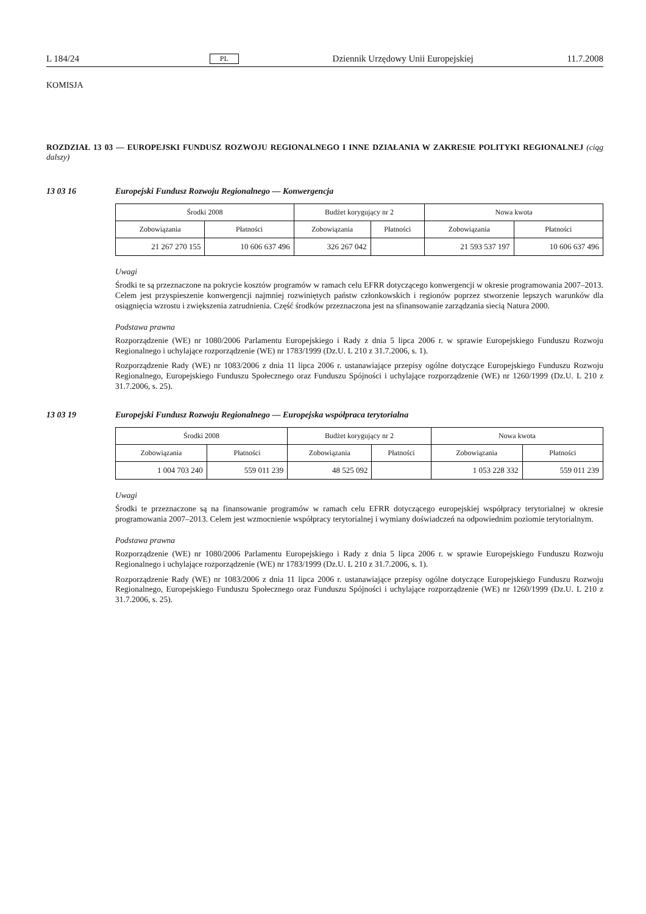L 184/24 PL Dziennik Urzędowy Unii Europejskiej 11.7.2008
KOMISJA
ROZDZIAŁ 13 03 — EUROPEJSKI FUNDUSZ ROZWOJU REGIONALNEGO I INNE DZIAŁANIA W ZAKRESIE POLITYKI REGIONALNEJ (ciąg dalszy)
13 03 16 Europejski Fundusz Rozwoju Regionalnego — Konwergencja
| Środki 2008 | | Budżet korygujący nr 2 | | Nowa kwota | |
| --- | --- | --- | --- | --- | --- |
| Zobowiązania | Płatności | Zobowiązania | Płatności | Zobowiązania | Płatności |
| 21 267 270 155 | 10 606 637 496 | 326 267 042 | | 21 593 537 197 | 10 606 637 496 |
Uwagi
Środki te są przeznaczone na pokrycie kosztów programów w ramach celu EFRR dotyczącego konwergencji w okresie programowania 2007–2013. Celem jest przyspieszenie konwergencji najmniej rozwiniętych państw członkowskich i regionów poprzez stworzenie lepszych warunków dla osiągnięcia wzrostu i zwiększenia zatrudnienia. Część środków przeznaczona jest na sfinansowanie zarządzania siecią Natura 2000.
Podstawa prawna
Rozporządzenie (WE) nr 1080/2006 Parlamentu Europejskiego i Rady z dnia 5 lipca 2006 r. w sprawie Europejskiego Funduszu Rozwoju Regionalnego i uchylające rozporządzenie (WE) nr 1783/1999 (Dz.U. L 210 z 31.7.2006, s. 1).
Rozporządzenie Rady (WE) nr 1083/2006 z dnia 11 lipca 2006 r. ustanawiające przepisy ogólne dotyczące Europejskiego Funduszu Rozwoju Regionalnego, Europejskiego Funduszu Społecznego oraz Funduszu Spójności i uchylające rozporządzenie (WE) nr 1260/1999 (Dz.U. L 210 z 31.7.2006, s. 25).
13 03 19 Europejski Fundusz Rozwoju Regionalnego — Europejska współpraca terytorialna
| Środki 2008 | | Budżet korygujący nr 2 | | Nowa kwota | |
| --- | --- | --- | --- | --- | --- |
| Zobowiązania | Płatności | Zobowiązania | Płatności | Zobowiązania | Płatności |
| 1 004 703 240 | 559 011 239 | 48 525 092 | | 1 053 228 332 | 559 011 239 |
Uwagi
Środki te przeznaczone są na finansowanie programów w ramach celu EFRR dotyczącego europejskiej współpracy terytorialnej w okresie programowania 2007–2013. Celem jest wzmocnienie współpracy terytorialnej i wymiany doświadczeń na odpowiednim poziomie terytorialnym.
Podstawa prawna
Rozporządzenie (WE) nr 1080/2006 Parlamentu Europejskiego i Rady z dnia 5 lipca 2006 r. w sprawie Europejskiego Funduszu Rozwoju Regionalnego i uchylające rozporządzenie (WE) nr 1783/1999 (Dz.U. L 210 z 31.7.2006, s. 1).
Rozporządzenie Rady (WE) nr 1083/2006 z dnia 11 lipca 2006 r. ustanawiające przepisy ogólne dotyczące Europejskiego Funduszu Rozwoju Regionalnego, Europejskiego Funduszu Społecznego oraz Funduszu Spójności i uchylające rozporządzenie (WE) nr 1260/1999 (Dz.U. L 210 z 31.7.2006, s. 25).